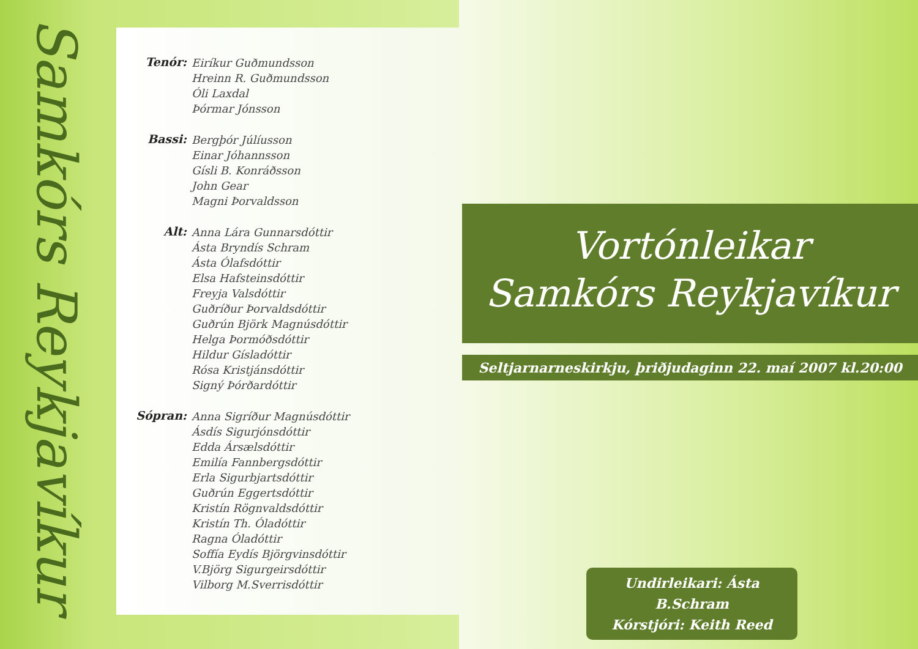Samkórs Reykjavíkur
Tenór:
Eiríkur Guðmundsson
Hreinn R. Guðmundsson
Óli Laxdal
Þórmar Jónsson
Bassi:
Bergþór Júlíusson
Einar Jóhannsson
Gísli B. Konráðsson
John Gear
Magni Þorvaldsson
Alt:
Anna Lára Gunnarsdóttir
Ásta Bryndís Schram
Ásta Ólafsdóttir
Elsa Hafsteinsdóttir
Freyja Valsdóttir
Guðríður Þorvaldsdóttir
Guðrún Björk Magnúsdóttir
Helga Þormóðsdóttir
Hildur Gísladóttir
Rósa Kristjánsdóttir
Signý Þórðardóttir
Sópran:
Anna Sigríður Magnúsdóttir
Ásdís Sigurjónsdóttir
Edda Ársælsdóttir
Emilía Fannbergsdóttir
Erla Sigurbjartsdóttir
Guðrún Eggertsdóttir
Kristín Rögnvaldsdóttir
Kristín Th. Óladóttir
Ragna Óladóttir
Soffía Eydís Björgvinsdóttir
V.Björg Sigurgeirsdóttir
Vilborg M.Sverrisdóttir
Vortónleikar
Samkórs Reykjavíkur
Seltjarnarneskirkju, þriðjudaginn 22. maí 2007 kl.20:00
Undirleikari: Ásta B.Schram
Kórstjóri: Keith Reed